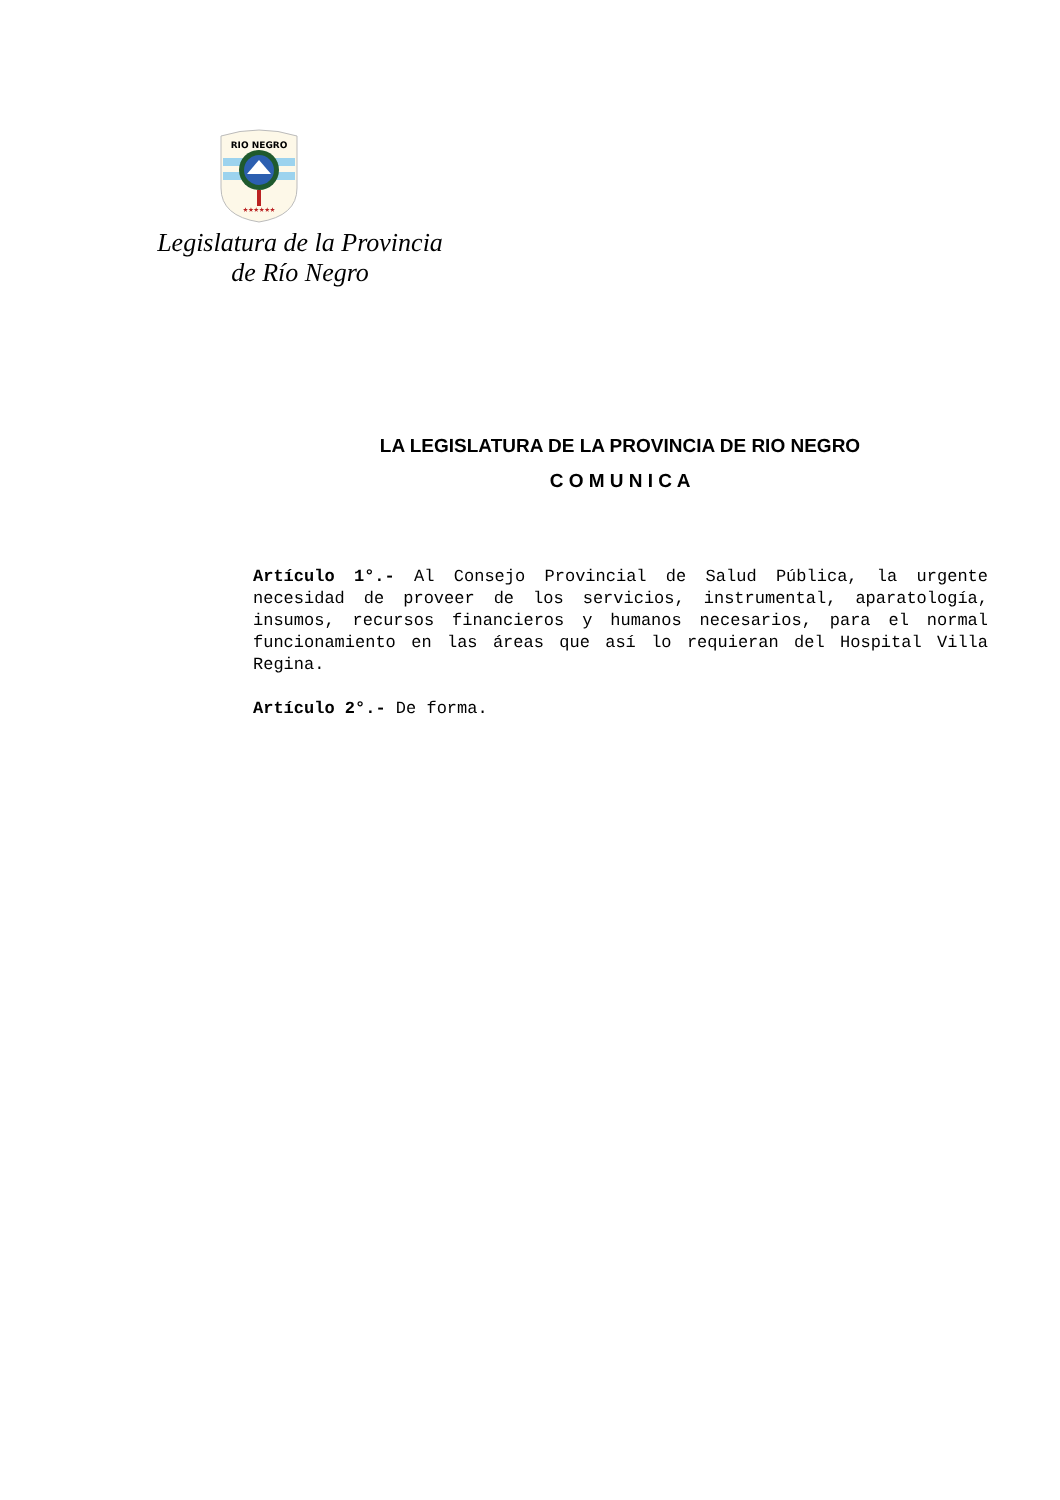RIO NEGRO
★★★★★★
Legislatura de la Provincia
de Río Negro
LA LEGISLATURA DE LA PROVINCIA DE RIO NEGRO
C O M U N I C A
Artículo 1°.- Al Consejo Provincial de Salud Pública, la urgente necesidad de proveer de los servicios, instrumental, aparatología, insumos, recursos financieros y humanos necesarios, para el normal funcionamiento en las áreas que así lo requieran del Hospital Villa Regina.
Artículo 2°.- De forma.